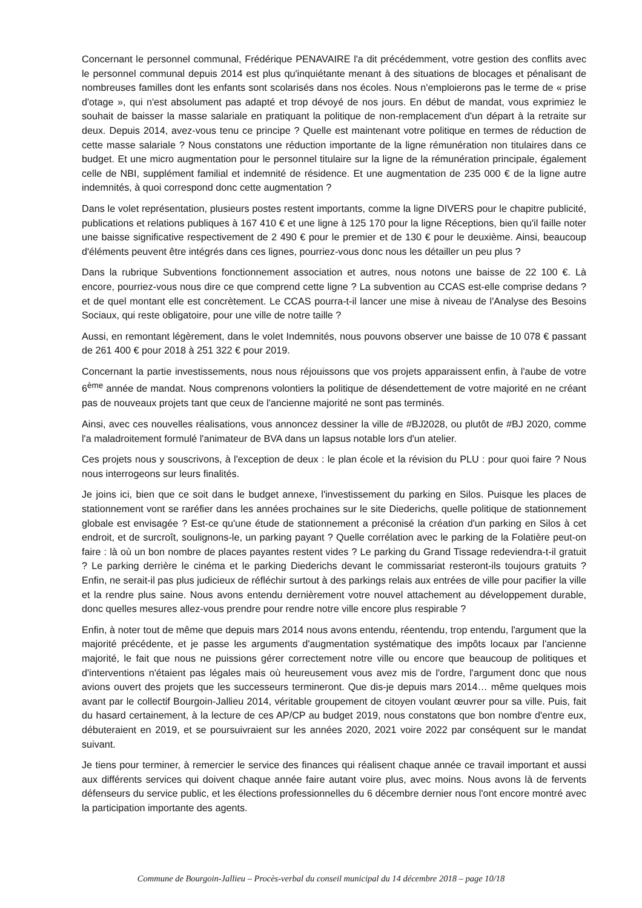Concernant le personnel communal, Frédérique PENAVAIRE l'a dit précédemment, votre gestion des conflits avec le personnel communal depuis 2014 est plus qu'inquiétante menant à des situations de blocages et pénalisant de nombreuses familles dont les enfants sont scolarisés dans nos écoles. Nous n'emploierons pas le terme de « prise d'otage », qui n'est absolument pas adapté et trop dévoyé de nos jours. En début de mandat, vous exprimiez le souhait de baisser la masse salariale en pratiquant la politique de non-remplacement d'un départ à la retraite sur deux. Depuis 2014, avez-vous tenu ce principe ? Quelle est maintenant votre politique en termes de réduction de cette masse salariale ? Nous constatons une réduction importante de la ligne rémunération non titulaires dans ce budget. Et une micro augmentation pour le personnel titulaire sur la ligne de la rémunération principale, également celle de NBI, supplément familial et indemnité de résidence. Et une augmentation de 235 000 € de la ligne autre indemnités, à quoi correspond donc cette augmentation ?
Dans le volet représentation, plusieurs postes restent importants, comme la ligne DIVERS pour le chapitre publicité, publications et relations publiques à 167 410 € et une ligne à 125 170 pour la ligne Réceptions, bien qu'il faille noter une baisse significative respectivement de 2 490 € pour le premier et de 130 € pour le deuxième. Ainsi, beaucoup d'éléments peuvent être intégrés dans ces lignes, pourriez-vous donc nous les détailler un peu plus ?
Dans la rubrique Subventions fonctionnement association et autres, nous notons une baisse de 22 100 €. Là encore, pourriez-vous nous dire ce que comprend cette ligne ? La subvention au CCAS est-elle comprise dedans ? et de quel montant elle est concrètement. Le CCAS pourra-t-il lancer une mise à niveau de l'Analyse des Besoins Sociaux, qui reste obligatoire, pour une ville de notre taille ?
Aussi, en remontant légèrement, dans le volet Indemnités, nous pouvons observer une baisse de 10 078 € passant de 261 400 € pour 2018 à 251 322 € pour 2019.
Concernant la partie investissements, nous nous réjouissons que vos projets apparaissent enfin, à l'aube de votre 6<sup>ème</sup> année de mandat. Nous comprenons volontiers la politique de désendettement de votre majorité en ne créant pas de nouveaux projets tant que ceux de l'ancienne majorité ne sont pas terminés.
Ainsi, avec ces nouvelles réalisations, vous annoncez dessiner la ville de #BJ2028, ou plutôt de #BJ 2020, comme l'a maladroitement formulé l'animateur de BVA dans un lapsus notable lors d'un atelier.
Ces projets nous y souscrivons, à l'exception de deux : le plan école et la révision du PLU : pour quoi faire ? Nous nous interrogeons sur leurs finalités.
Je joins ici, bien que ce soit dans le budget annexe, l'investissement du parking en Silos. Puisque les places de stationnement vont se raréfier dans les années prochaines sur le site Diederichs, quelle politique de stationnement globale est envisagée ? Est-ce qu'une étude de stationnement a préconisé la création d'un parking en Silos à cet endroit, et de surcroît, soulignons-le, un parking payant ? Quelle corrélation avec le parking de la Folatière peut-on faire : là où un bon nombre de places payantes restent vides ? Le parking du Grand Tissage redeviendra-t-il gratuit ? Le parking derrière le cinéma et le parking Diederichs devant le commissariat resteront-ils toujours gratuits ? Enfin, ne serait-il pas plus judicieux de réfléchir surtout à des parkings relais aux entrées de ville pour pacifier la ville et la rendre plus saine. Nous avons entendu dernièrement votre nouvel attachement au développement durable, donc quelles mesures allez-vous prendre pour rendre notre ville encore plus respirable ?
Enfin, à noter tout de même que depuis mars 2014 nous avons entendu, réentendu, trop entendu, l'argument que la majorité précédente, et je passe les arguments d'augmentation systématique des impôts locaux par l'ancienne majorité, le fait que nous ne puissions gérer correctement notre ville ou encore que beaucoup de politiques et d'interventions n'étaient pas légales mais où heureusement vous avez mis de l'ordre, l'argument donc que nous avions ouvert des projets que les successeurs termineront. Que dis-je depuis mars 2014… même quelques mois avant par le collectif Bourgoin-Jallieu 2014, véritable groupement de citoyen voulant œuvrer pour sa ville. Puis, fait du hasard certainement, à la lecture de ces AP/CP au budget 2019, nous constatons que bon nombre d'entre eux, débuteraient en 2019, et se poursuivraient sur les années 2020, 2021 voire 2022 par conséquent sur le mandat suivant.
Je tiens pour terminer, à remercier le service des finances qui réalisent chaque année ce travail important et aussi aux différents services qui doivent chaque année faire autant voire plus, avec moins. Nous avons là de fervents défenseurs du service public, et les élections professionnelles du 6 décembre dernier nous l'ont encore montré avec la participation importante des agents.
Commune de Bourgoin-Jallieu – Procès-verbal du conseil municipal du 14 décembre 2018 – page 10/18